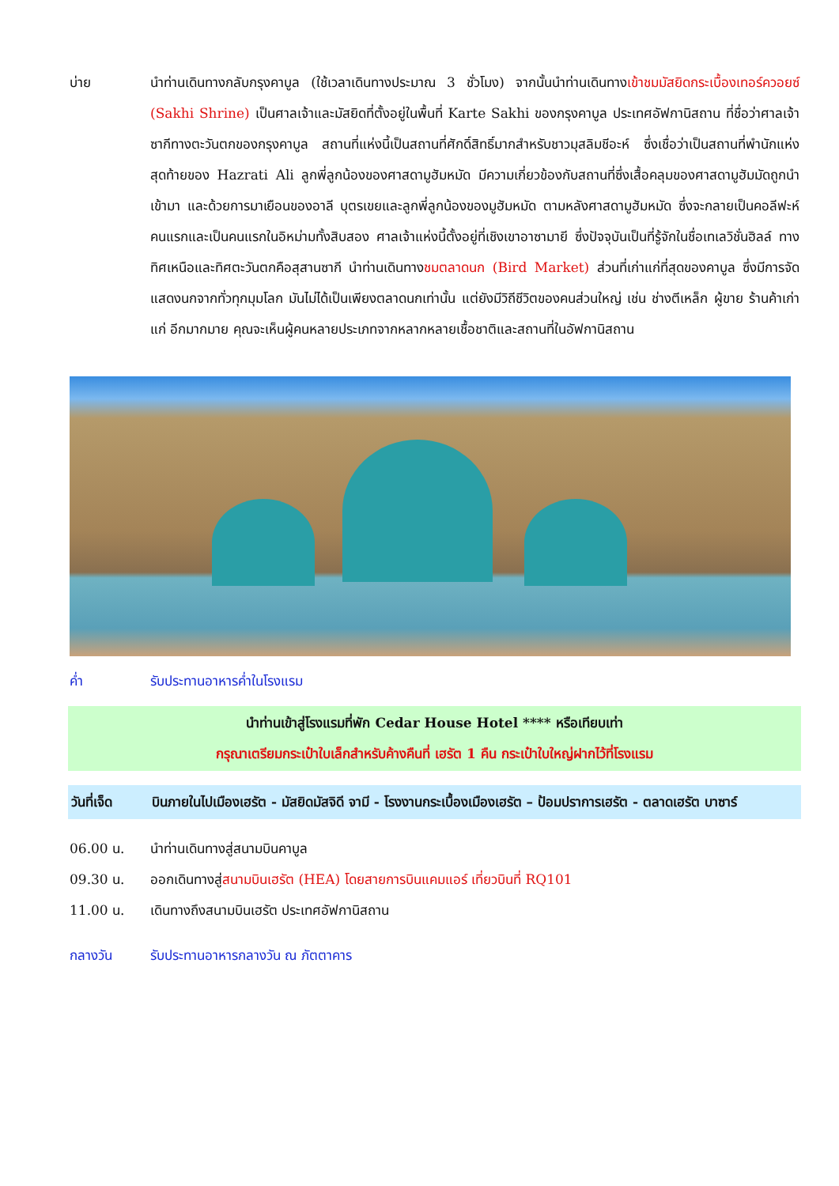บ่าย นำท่านเดินทางกลับกรุงคาบูล (ใช้เวลาเดินทางประมาณ 3 ชั่วโมง) จากนั้นนำท่านเดินทางเข้าชมมัสยิดกระเบื้องเทอร์ควอยซ์ (Sakhi Shrine) เป็นศาลเจ้าและมัสยิดที่ตั้งอยู่ในพื้นที่ Karte Sakhi ของกรุงคาบูล ประเทศอัฟกานิสถาน ที่ชื่อว่าศาลเจ้าซากีทางตะวันตกของกรุงคาบูล สถานที่แห่งนี้เป็นสถานที่ศักดิ์สิทธิ์มากสำหรับชาวมุสลิมชีอะห์ ซึ่งเชื่อว่าเป็นสถานที่พำนักแห่งสุดท้ายของ Hazrati Ali ลูกพี่ลูกน้องของศาสดามูฮัมหมัด มีความเกี่ยวข้องกับสถานที่ซึ่งเสื้อคลุมของศาสดามูฮัมมัดถูกนำเข้ามา และด้วยการมาเยือนของอาลี บุตรเขยและลูกพี่ลูกน้องของมูฮัมหมัด ตามหลังศาสดามูฮัมหมัด ซึ่งจะกลายเป็นคอลีฟะห์คนแรกและเป็นคนแรกในอิหม่ามทั้งสิบสอง ศาลเจ้าแห่งนี้ตั้งอยู่ที่เชิงเขาอาซามายี ซึ่งปัจจุบันเป็นที่รู้จักในชื่อเทเลวิชั่นฮิลล์ ทางทิศเหนือและทิศตะวันตกคือสุสานซากี นำท่านเดินทางชมตลาดนก (Bird Market) ส่วนที่เก่าแก่ที่สุดของคาบูล ซึ่งมีการจัดแสดงนกจากทั่วทุกมุมโลก มันไม่ได้เป็นเพียงตลาดนกเท่านั้น แต่ยังมีวิถีชีวิตของคนส่วนใหญ่ เช่น ช่างตีเหล็ก ผู้ขาย ร้านค้าเก่าแก่ อีกมากมาย คุณจะเห็นผู้คนหลายประเภทจากหลากหลายเชื้อชาติและสถานที่ในอัฟกานิสถาน
ค่ำ รับประทานอาหารค่ำในโรงแรม
นำท่านเข้าสู่โรงแรมที่พัก Cedar House Hotel **** หรือเทียบเท่า
กรุณาเตรียมกระเป๋าใบเล็กสำหรับค้างคืนที่ เฮรัต 1 คืน กระเป๋าใบใหญ่ฝากไว้ที่โรงแรม
วันที่เจ็ด บินภายในไปเมืองเฮรัต - มัสยิดมัสจิดี จามี - โรงงานกระเบื้องเมืองเฮรัต – ป้อมปราการเฮรัต - ตลาดเฮรัต บาซาร์
06.00 น. นำท่านเดินทางสู่สนามบินคาบูล
09.30 น. ออกเดินทางสู่สนามบินเฮรัต (HEA) โดยสายการบินแคมแอร์ เที่ยวบินที่ RQ101
11.00 น. เดินทางถึงสนามบินเฮรัต ประเทศอัฟกานิสถาน
กลางวัน รับประทานอาหารกลางวัน ณ ภัตตาคาร